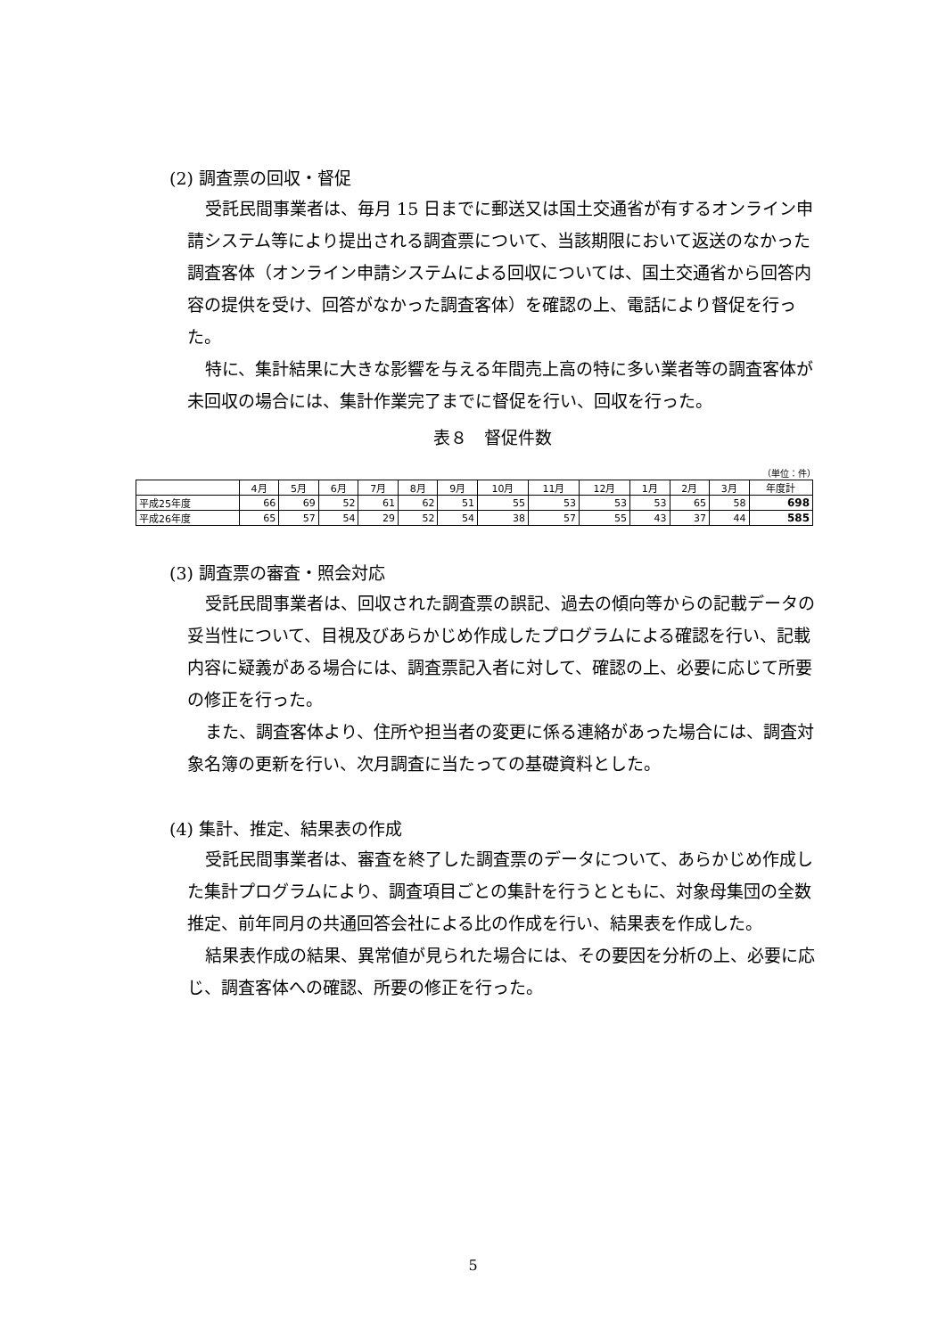(2) 調査票の回収・督促
受託民間事業者は、毎月 15 日までに郵送又は国土交通省が有するオンライン申請システム等により提出される調査票について、当該期限において返送のなかった調査客体（オンライン申請システムによる回収については、国土交通省から回答内容の提供を受け、回答がなかった調査客体）を確認の上、電話により督促を行った。
特に、集計結果に大きな影響を与える年間売上高の特に多い業者等の調査客体が未回収の場合には、集計作業完了までに督促を行い、回収を行った。
表８　督促件数
（単位：件）
| | 4月 | 5月 | 6月 | 7月 | 8月 | 9月 | 10月 | 11月 | 12月 | 1月 | 2月 | 3月 | 年度計 |
| --- | --- | --- | --- | --- | --- | --- | --- | --- | --- | --- | --- | --- | --- |
| 平成25年度 | 66 | 69 | 52 | 61 | 62 | 51 | 55 | 53 | 53 | 53 | 65 | 58 | 698 |
| 平成26年度 | 65 | 57 | 54 | 29 | 52 | 54 | 38 | 57 | 55 | 43 | 37 | 44 | 585 |
(3) 調査票の審査・照会対応
受託民間事業者は、回収された調査票の誤記、過去の傾向等からの記載データの妥当性について、目視及びあらかじめ作成したプログラムによる確認を行い、記載内容に疑義がある場合には、調査票記入者に対して、確認の上、必要に応じて所要の修正を行った。
また、調査客体より、住所や担当者の変更に係る連絡があった場合には、調査対象名簿の更新を行い、次月調査に当たっての基礎資料とした。
(4) 集計、推定、結果表の作成
受託民間事業者は、審査を終了した調査票のデータについて、あらかじめ作成した集計プログラムにより、調査項目ごとの集計を行うとともに、対象母集団の全数推定、前年同月の共通回答会社による比の作成を行い、結果表を作成した。
結果表作成の結果、異常値が見られた場合には、その要因を分析の上、必要に応じ、調査客体への確認、所要の修正を行った。
5